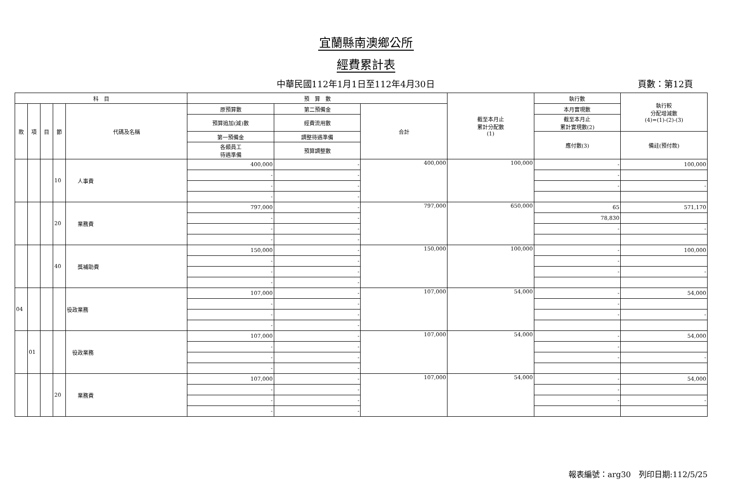宜蘭縣南澳鄉公所
經費累計表
中華民國112年1月1日至112年4月30日 頁數：第12頁
| 科 目 | | | | | 預 算 數 | | | 截至本月止 累計分配數 (1) | 執行數 | 執行較 分配增減數 (4)=(1)-(2)-(3) |
| --- | --- | --- | --- | --- | --- | --- | --- | --- | --- | --- |
| 款 | 項 | 目 | 節 | 代碼及名稱 | 原預算數 | 第二預備金 | 合計 | | 本月實現數 | |
| | | | | | 預算追加(減)數 | 經費流用數 | | | 截至本月止 累計實現數(2) | |
| | | | | | 第一預備金 | 調整待遇準備 | | | 應付數(3) | 備註(預付款) |
| | | | | | 各類員工 待遇準備 | 預算調整數 | | | | |
| | | | 10 | 人事費 | 400,000 | - | 400,000 | 100,000 | - | 100,000 |
| | | | | | - | - | | | - | |
| | | | | | - | - | | | - | - |
| | | | | | - | - | | | | |
| | | | 20 | 業務費 | 797,000 | - | 797,000 | 650,000 | 65 | 571,170 |
| | | | | | - | - | | | 78,830 | |
| | | | | | - | - | | | - | - |
| | | | | | - | - | | | | |
| | | | 40 | 獎補助費 | 150,000 | - | 150,000 | 100,000 | - | 100,000 |
| | | | | | - | - | | | - | |
| | | | | | - | - | | | - | - |
| | | | | | - | - | | | | |
| 04 | | | | 役政業務 | 107,000 | - | 107,000 | 54,000 | - | 54,000 |
| | | | | | - | - | | | - | |
| | | | | | - | - | | | - | - |
| | | | | | - | - | | | | |
| | 01 | | | 役政業務 | 107,000 | - | 107,000 | 54,000 | - | 54,000 |
| | | | | | - | - | | | - | |
| | | | | | - | - | | | - | - |
| | | | | | - | - | | | | |
| | | | 20 | 業務費 | 107,000 | - | 107,000 | 54,000 | - | 54,000 |
| | | | | | - | - | | | - | |
| | | | | | - | - | | | - | - |
| | | | | | - | - | | | | |
報表編號：arg30　列印日期:112/5/25